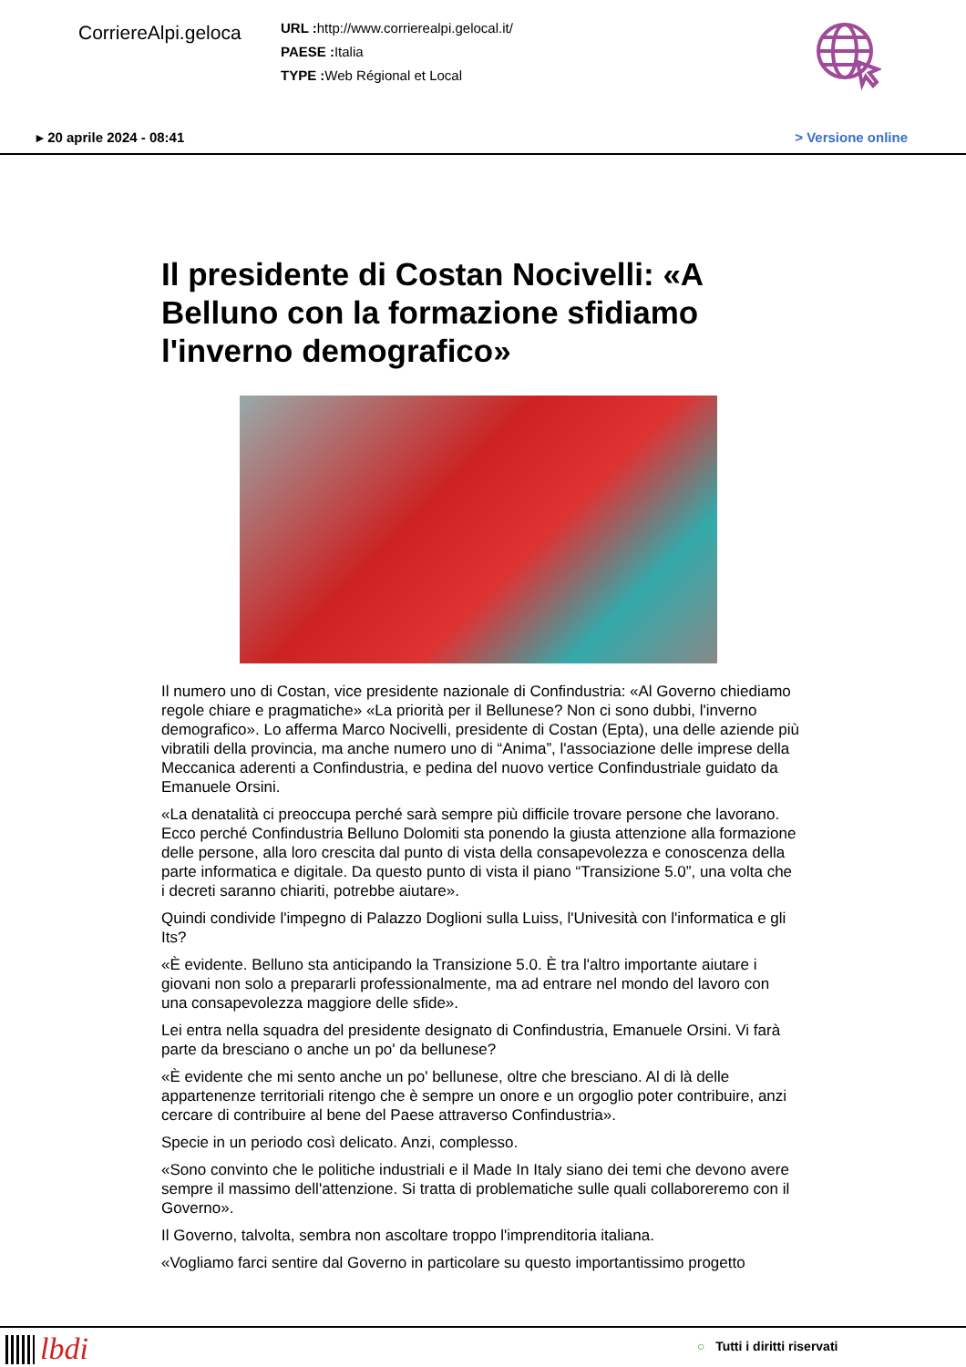CorriereAlpi.geloca
URL : http://www.corrierealpi.gelocal.it/
PAESE : Italia
TYPE : Web Régional et Local
▸ 20 aprile 2024 - 08:41 > Versione online
Il presidente di Costan Nocivelli: «A Belluno con la formazione sfidiamo l'inverno demografico»
Il numero uno di Costan, vice presidente nazionale di Confindustria: «Al Governo chiediamo regole chiare e pragmatiche» «La priorità per il Bellunese? Non ci sono dubbi, l'inverno demografico». Lo afferma Marco Nocivelli, presidente di Costan (Epta), una delle aziende più vibratili della provincia, ma anche numero uno di “Anima”, l'associazione delle imprese della Meccanica aderenti a Confindustria, e pedina del nuovo vertice Confindustriale guidato da Emanuele Orsini.
«La denatalità ci preoccupa perché sarà sempre più difficile trovare persone che lavorano. Ecco perché Confindustria Belluno Dolomiti sta ponendo la giusta attenzione alla formazione delle persone, alla loro crescita dal punto di vista della consapevolezza e conoscenza della parte informatica e digitale. Da questo punto di vista il piano “Transizione 5.0”, una volta che i decreti saranno chiariti, potrebbe aiutare».
Quindi condivide l'impegno di Palazzo Doglioni sulla Luiss, l'Univesità con l'informatica e gli Its?
«È evidente. Belluno sta anticipando la Transizione 5.0. È tra l'altro importante aiutare i giovani non solo a prepararli professionalmente, ma ad entrare nel mondo del lavoro con una consapevolezza maggiore delle sfide».
Lei entra nella squadra del presidente designato di Confindustria, Emanuele Orsini. Vi farà parte da bresciano o anche un po' da bellunese?
«È evidente che mi sento anche un po' bellunese, oltre che bresciano. Al di là delle appartenenze territoriali ritengo che è sempre un onore e un orgoglio poter contribuire, anzi cercare di contribuire al bene del Paese attraverso Confindustria».
Specie in un periodo così delicato. Anzi, complesso.
«Sono convinto che le politiche industriali e il Made In Italy siano dei temi che devono avere sempre il massimo dell'attenzione. Si tratta di problematiche sulle quali collaboreremo con il Governo».
Il Governo, talvolta, sembra non ascoltare troppo l'imprenditoria italiana.
«Vogliamo farci sentire dal Governo in particolare su questo importantissimo progetto
lbdi ○ Tutti i diritti riservati